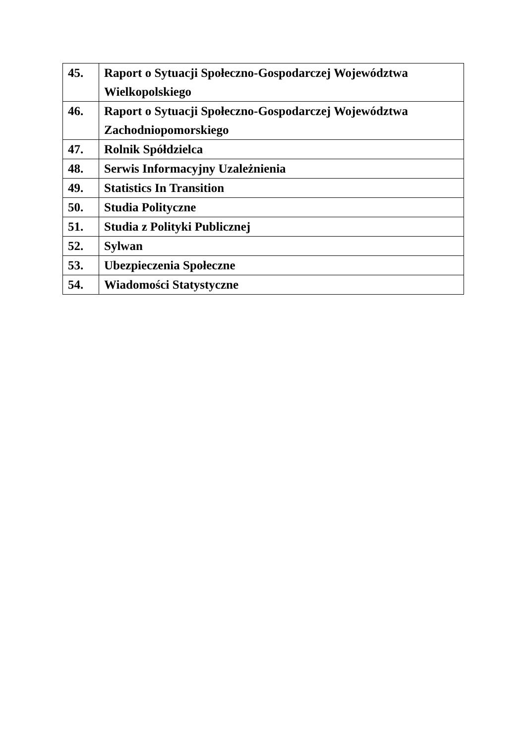| 45. | Raport o Sytuacji Społeczno-Gospodarczej Województwa Wielkopolskiego |
| 46. | Raport o Sytuacji Społeczno-Gospodarczej Województwa Zachodniopomorskiego |
| 47. | Rolnik Spółdzielca |
| 48. | Serwis Informacyjny Uzależnienia |
| 49. | Statistics In Transition |
| 50. | Studia Polityczne |
| 51. | Studia z Polityki Publicznej |
| 52. | Sylwan |
| 53. | Ubezpieczenia Społeczne |
| 54. | Wiadomości Statystyczne |